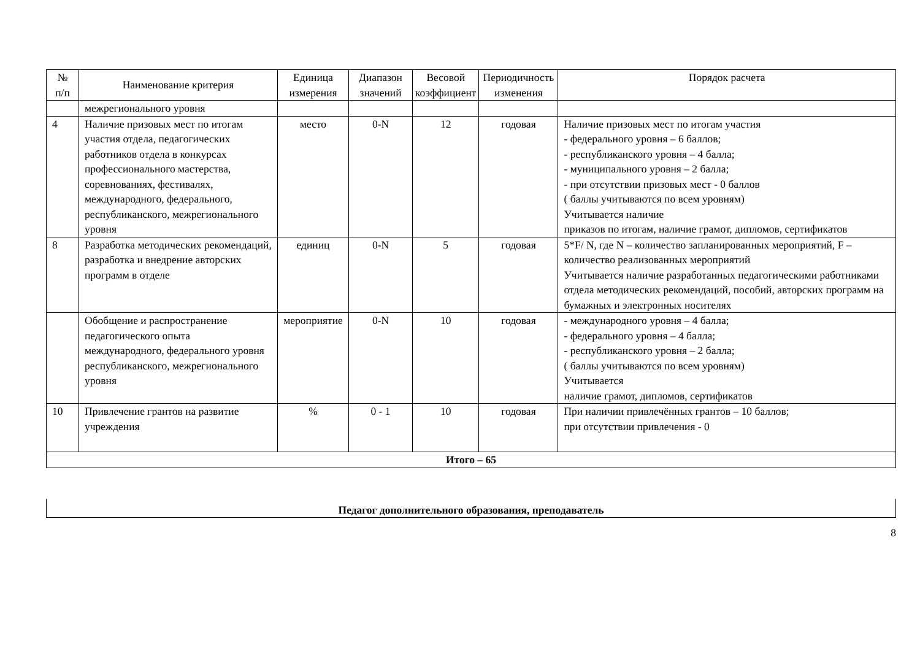| № п/п | Наименование критерия | Единица измерения | Диапазон значений | Весовой коэффициент | Периодичность изменения | Порядок расчета |
| --- | --- | --- | --- | --- | --- | --- |
| | межрегионального уровня | | | | | |
| 4 | Наличие призовых мест по итогам участия отдела, педагогических работников отдела в конкурсах профессионального мастерства, соревнованиях, фестивалях, международного, федерального, республиканского, межрегионального уровня | место | 0-N | 12 | годовая | Наличие призовых мест по итогам участия - федерального уровня – 6 баллов; - республиканского уровня – 4 балла; - муниципального уровня – 2 балла; - при отсутствии призовых мест - 0 баллов ( баллы учитываются по всем уровням) Учитывается наличие приказов по итогам, наличие грамот, дипломов, сертификатов |
| 8 | Разработка методических рекомендаций, разработка и внедрение авторских программ в отделе | единиц | 0-N | 5 | годовая | 5*F/ N, где N – количество запланированных мероприятий, F – количество реализованных мероприятий Учитывается наличие разработанных педагогическими работниками отдела методических рекомендаций, пособий, авторских программ на бумажных и электронных носителях |
| | Обобщение и распространение педагогического опыта международного, федерального уровня республиканского, межрегионального уровня | мероприятие | 0-N | 10 | годовая | - международного уровня – 4 балла; - федерального уровня – 4 балла; - республиканского уровня – 2 балла; ( баллы учитываются по всем уровням) Учитывается наличие грамот, дипломов, сертификатов |
| 10 | Привлечение грантов на развитие учреждения | % | 0 - 1 | 10 | годовая | При наличии привлечённых грантов – 10 баллов; при отсутствии привлечения - 0 |
| Итого – 65 | | | | | | |
Педагог дополнительного образования, преподаватель
8